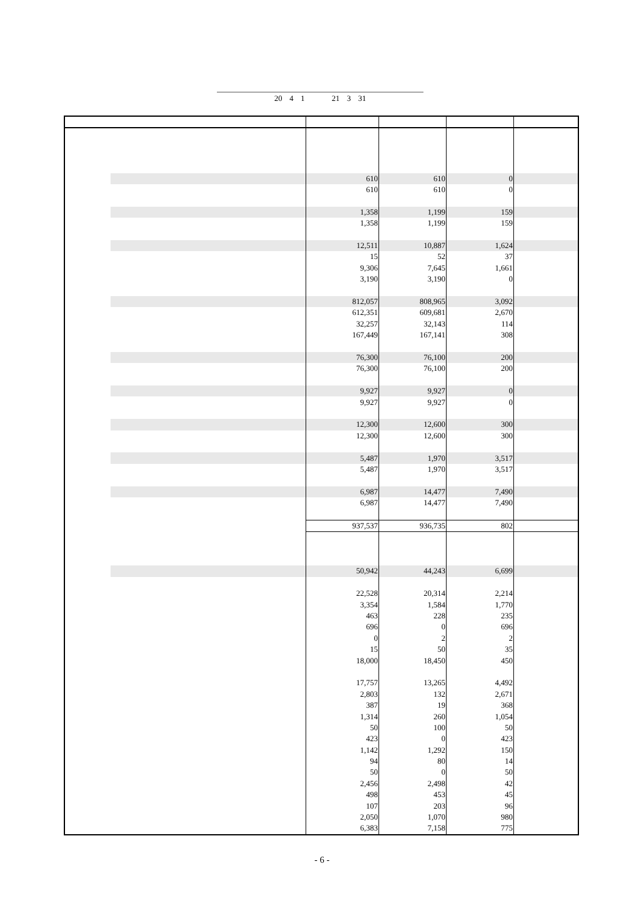20 4 1 21 3 31
| | 610 | 610 | 0 | |
| | 610 | 610 | 0 | |
| | 1,358 | 1,199 | 159 | |
| | 1,358 | 1,199 | 159 | |
| | 12,511 | 10,887 | 1,624 | |
| | 15 | 52 | 37 | |
| | 9,306 | 7,645 | 1,661 | |
| | 3,190 | 3,190 | 0 | |
| | 812,057 | 808,965 | 3,092 | |
| | 612,351 | 609,681 | 2,670 | |
| | 32,257 | 32,143 | 114 | |
| | 167,449 | 167,141 | 308 | |
| | 76,300 | 76,100 | 200 | |
| | 76,300 | 76,100 | 200 | |
| | 9,927 | 9,927 | 0 | |
| | 9,927 | 9,927 | 0 | |
| | 12,300 | 12,600 | 300 | |
| | 12,300 | 12,600 | 300 | |
| | 5,487 | 1,970 | 3,517 | |
| | 5,487 | 1,970 | 3,517 | |
| | 6,987 | 14,477 | 7,490 | |
| | 6,987 | 14,477 | 7,490 | |
| | 937,537 | 936,735 | 802 | |
| | 50,942 | 44,243 | 6,699 | |
| | 22,528 | 20,314 | 2,214 | |
| | 3,354 | 1,584 | 1,770 | |
| | 463 | 228 | 235 | |
| | 696 | 0 | 696 | |
| | 0 | 2 | 2 | |
| | 15 | 50 | 35 | |
| | 18,000 | 18,450 | 450 | |
| | 17,757 | 13,265 | 4,492 | |
| | 2,803 | 132 | 2,671 | |
| | 387 | 19 | 368 | |
| | 1,314 | 260 | 1,054 | |
| | 50 | 100 | 50 | |
| | 423 | 0 | 423 | |
| | 1,142 | 1,292 | 150 | |
| | 94 | 80 | 14 | |
| | 50 | 0 | 50 | |
| | 2,456 | 2,498 | 42 | |
| | 498 | 453 | 45 | |
| | 107 | 203 | 96 | |
| | 2,050 | 1,070 | 980 | |
| | 6,383 | 7,158 | 775 | |
- 6 -